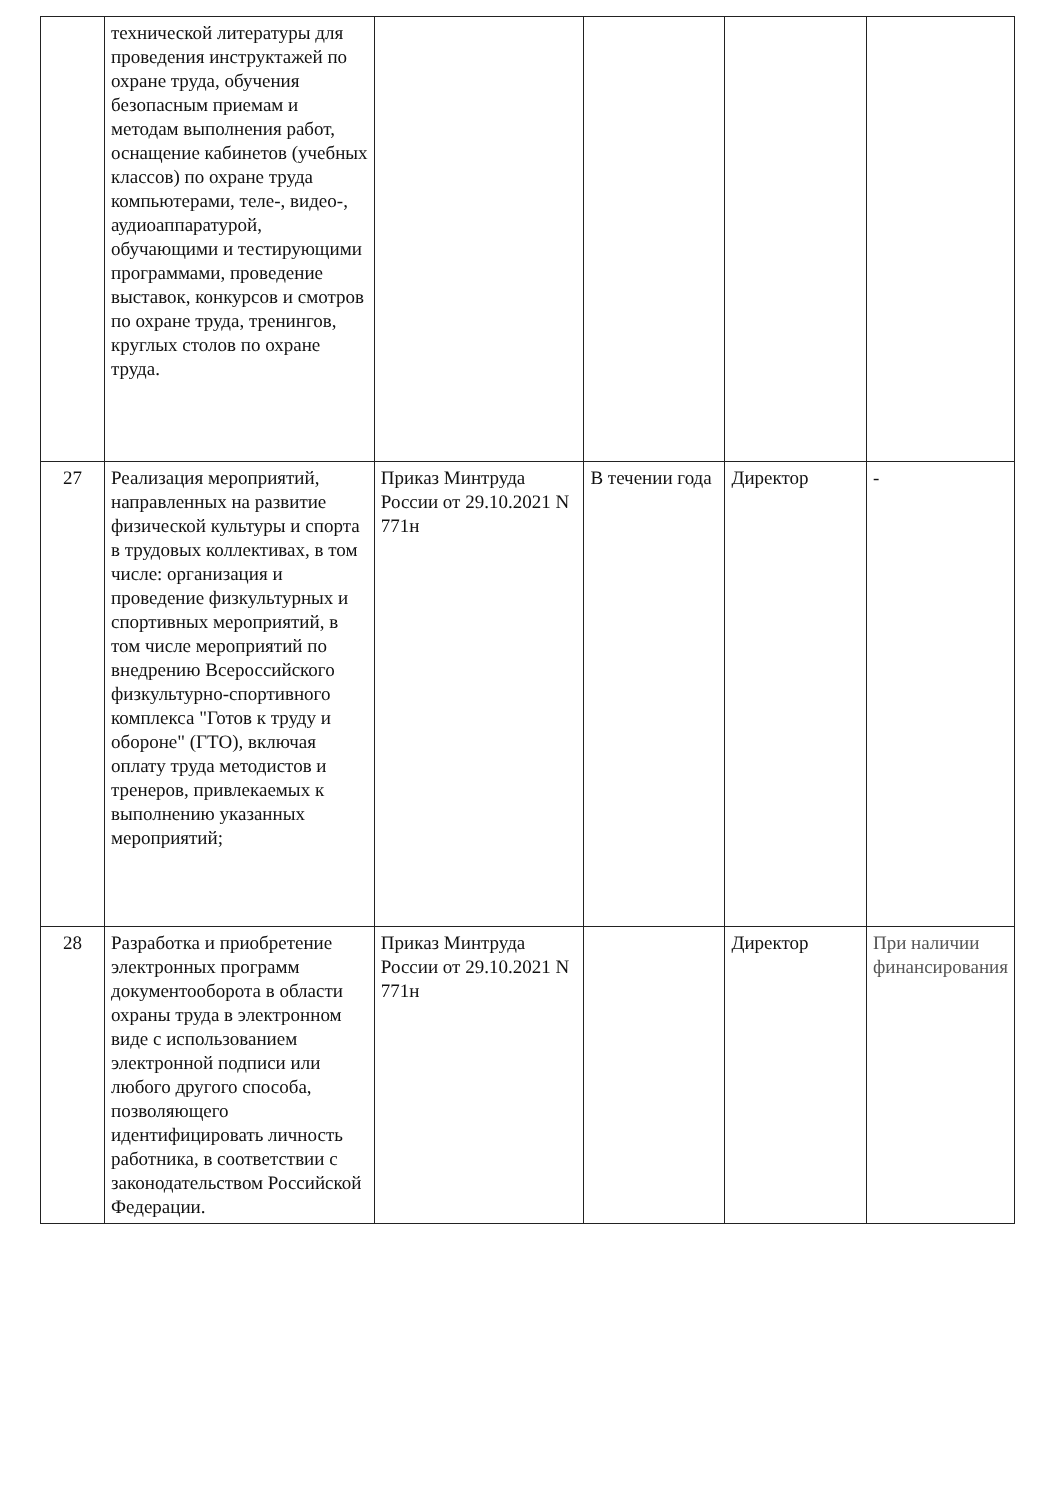| | технической литературы для проведения инструктажей по охране труда, обучения безопасным приемам и методам выполнения работ, оснащение кабинетов (учебных классов) по охране труда компьютерами, теле-, видео-, аудиоаппаратурой, обучающими и тестирующими программами, проведение выставок, конкурсов и смотров по охране труда, тренингов, круглых столов по охране труда. | | | | |
| 27 | Реализация мероприятий, направленных на развитие физической культуры и спорта в трудовых коллективах, в том числе: организация и проведение физкультурных и спортивных мероприятий, в том числе мероприятий по внедрению Всероссийского физкультурно-спортивного комплекса "Готов к труду и обороне" (ГТО), включая оплату труда методистов и тренеров, привлекаемых к выполнению указанных мероприятий; | Приказ Минтруда России от 29.10.2021 N 771н | В течении года | Директор | - |
| 28 | Разработка и приобретение электронных программ документооборота в области охраны труда в электронном виде с использованием электронной подписи или любого другого способа, позволяющего идентифицировать личность работника, в соответствии с законодательством Российской Федерации. | Приказ Минтруда России от 29.10.2021 N 771н | | Директор | При наличии финансирования |